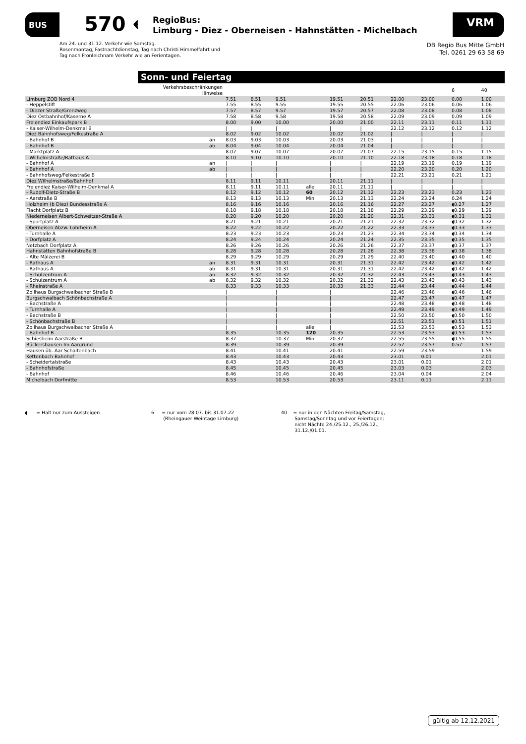BUS 570 ←
RegioBus:
Limburg - Diez - Oberneisen - Hahnstätten - Michelbach
VRM
Am 24. und 31.12. Verkehr wie Samstag.
Rosenmontag, Fastnachtdienstag, Tag nach Christi Himmelfahrt und
Tag nach Fronleichnam Verkehr wie an Ferientagen.
DB Regio Bus Mitte GmbH
Tel. 0261 29 63 58 69
Sonn- und Feiertag
| Verkehrsbeschränkungen Hinweise | | | | | | | | | | 6 | 40 |
| Limburg ZOB Nord 4 | | 7.51 | 8.51 | 9.51 | | 19.51 | 20.51 | 22.00 | 23.00 | 0.00 | 1.00 |
| - Heppelstift | | 7.55 | 8.55 | 9.55 | | 19.55 | 20.55 | 22.06 | 23.06 | 0.06 | 1.06 |
| - Diezer Straße/Grenzweg | | 7.57 | 8.57 | 9.57 | | 19.57 | 20.57 | 22.08 | 23.08 | 0.08 | 1.08 |
| Diez Ostbahnhof/Kaserne A | | 7.58 | 8.58 | 9.58 | | 19.58 | 20.58 | 22.09 | 23.09 | 0.09 | 1.09 |
| Freiendiez Einkaufspark B | | 8.00 | 9.00 | 10.00 | | 20.00 | 21.00 | 22.11 | 23.11 | 0.11 | 1.11 |
| - Kaiser-Wilhelm-Denkmal B | | / | / | / | | / | / | 22.12 | 23.12 | 0.12 | 1.12 |
| Diez Bahnhofsweg/Felkestraße A | | 8.02 | 9.02 | 10.02 | | 20.02 | 21.02 | / | / | / | / |
| - Bahnhof B | an | 8.03 | 9.03 | 10.03 | | 20.03 | 21.03 | / | / | / | / |
| - Bahnhof B | ab | 8.04 | 9.04 | 10.04 | | 20.04 | 21.04 | / | / | / | / |
| - Marktplatz A | | 8.07 | 9.07 | 10.07 | | 20.07 | 21.07 | 22.15 | 23.15 | 0.15 | 1.15 |
| - Wilhelmstraße/Rathaus A | | 8.10 | 9.10 | 10.10 | | 20.10 | 21.10 | 22.18 | 23.18 | 0.18 | 1.18 |
| - Bahnhof A | an | / | / | / | | / | / | 22.19 | 23.19 | 0.19 | 1.19 |
| - Bahnhof A | ab | / | / | / | | / | / | 22.20 | 23.20 | 0.20 | 1.20 |
| - Bahnhofsweg/Felkestraße B | | / | / | / | | / | / | 22.21 | 23.21 | 0.21 | 1.21 |
| Diez Wilhelmstraße/Bahnhof | | 8.11 | 9.11 | 10.11 | | 20.11 | 21.11 | / | / | / | / |
| Freiendiez Kaiser-Wilhelm-Denkmal A | | 8.11 | 9.11 | 10.11 | alle | 20.11 | 21.11 | / | / | / | / |
| - Rudolf-Dietz-Straße B | | 8.12 | 9.12 | 10.12 | 60 | 20.12 | 21.12 | 22.23 | 23.23 | 0.23 | 1.23 |
| - Aarstraße B | | 8.13 | 9.13 | 10.13 | Min | 20.13 | 21.13 | 22.24 | 23.24 | 0.24 | 1.24 |
| Holzheim (b Diez) Bundesstraße A | | 8.16 | 9.16 | 10.16 | | 20.16 | 21.16 | 22.27 | 23.27 | ◖0.27 | 1.27 |
| Flacht Dorfplatz B | | 8.18 | 9.18 | 10.18 | | 20.18 | 21.18 | 22.29 | 23.29 | ◖0.29 | 1.29 |
| Niederneisen Albert-Schweitzer-Straße A | | 8.20 | 9.20 | 10.20 | | 20.20 | 21.20 | 22.31 | 23.31 | ◖0.31 | 1.31 |
| - Sportplatz A | | 8.21 | 9.21 | 10.21 | | 20.21 | 21.21 | 22.32 | 23.32 | ◖0.32 | 1.32 |
| Oberneisen Abzw. Lohrheim A | | 8.22 | 9.22 | 10.22 | | 20.22 | 21.22 | 22.33 | 23.33 | ◖0.33 | 1.33 |
| - Turnhalle A | | 8.23 | 9.23 | 10.23 | | 20.23 | 21.23 | 22.34 | 23.34 | ◖0.34 | 1.34 |
| - Dorfplatz A | | 8.24 | 9.24 | 10.24 | | 20.24 | 21.24 | 22.35 | 23.35 | ◖0.35 | 1.35 |
| Netzbach Dorfplatz A | | 8.26 | 9.26 | 10.26 | | 20.26 | 21.26 | 22.37 | 23.37 | ◖0.37 | 1.37 |
| Hahnstätten Bahnhofstraße B | | 8.28 | 9.28 | 10.28 | | 20.28 | 21.28 | 22.38 | 23.38 | ◖0.38 | 1.38 |
| - Alte Mälzerei B | | 8.29 | 9.29 | 10.29 | | 20.29 | 21.29 | 22.40 | 23.40 | ◖0.40 | 1.40 |
| - Rathaus A | an | 8.31 | 9.31 | 10.31 | | 20.31 | 21.31 | 22.42 | 23.42 | ◖0.42 | 1.42 |
| - Rathaus A | ab | 8.31 | 9.31 | 10.31 | | 20.31 | 21.31 | 22.42 | 23.42 | ◖0.42 | 1.42 |
| - Schulzentrum A | an | 8.32 | 9.32 | 10.32 | | 20.32 | 21.32 | 22.43 | 23.43 | ◖0.43 | 1.43 |
| - Schulzentrum A | ab | 8.32 | 9.32 | 10.32 | | 20.32 | 21.32 | 22.43 | 23.43 | ◖0.43 | 1.43 |
| - Rheinstraße A | | 8.33 | 9.33 | 10.33 | | 20.33 | 21.33 | 22.44 | 23.44 | ◖0.44 | 1.44 |
| Zollhaus Burgschwalbacher Straße B | | / | | / | | / | | 22.46 | 23.46 | ◖0.46 | 1.46 |
| Burgschwalbach Schönbachstraße A | | / | | / | | / | | 22.47 | 23.47 | ◖0.47 | 1.47 |
| - Bachstraße A | | / | | / | | / | | 22.48 | 23.48 | ◖0.48 | 1.48 |
| - Turnhalle A | | / | | / | | / | | 22.49 | 23.49 | ◖0.49 | 1.49 |
| - Bachstraße B | | / | | / | | / | | 22.50 | 23.50 | ◖0.50 | 1.50 |
| - Schönbachstraße B | | / | | / | | / | | 22.51 | 23.51 | ◖0.51 | 1.51 |
| Zollhaus Burgschwalbacher Straße A | | / | | / | alle | / | | 22.53 | 23.53 | ◖0.53 | 1.53 |
| - Bahnhof B | | 8.35 | | 10.35 | 120 | 20.35 | | 22.53 | 23.53 | ◖0.53 | 1.53 |
| Schiesheim Aarstraße B | | 8.37 | | 10.37 | Min | 20.37 | | 22.55 | 23.55 | ◖0.55 | 1.55 |
| Rückershausen Im Aargrund | | 8.39 | | 10.39 | | 20.39 | | 22.57 | 23.57 | 0.57 | 1.57 |
| Hausen üb. Aar Schaltenbach | | 8.41 | | 10.41 | | 20.41 | | 22.59 | 23.59 | | 1.59 |
| Kettenbach Bahnhof | | 8.43 | | 10.43 | | 20.43 | | 23.01 | 0.01 | | 2.01 |
| - Scheidertalstraße | | 8.43 | | 10.43 | | 20.43 | | 23.01 | 0.01 | | 2.01 |
| - Bahnhofstraße | | 8.45 | | 10.45 | | 20.45 | | 23.03 | 0.03 | | 2.03 |
| - Bahnhof | | 8.46 | | 10.46 | | 20.46 | | 23.04 | 0.04 | | 2.04 |
| Michelbach Dorfmitte | | 8.53 | | 10.53 | | 20.53 | | 23.11 | 0.11 | | 2.11 |
◖ = Halt nur zum Aussteigen 6 = nur vom 28.07. bis 31.07.22
(Rheingauer Weintage Limburg)
40 = nur in den Nächten Freitag/Samstag,
Samstag/Sonntag und vor Feiertagen;
nicht Nächte 24./25.12., 25./26.12.,
31.12./01.01.
gültig ab 12.12.2021